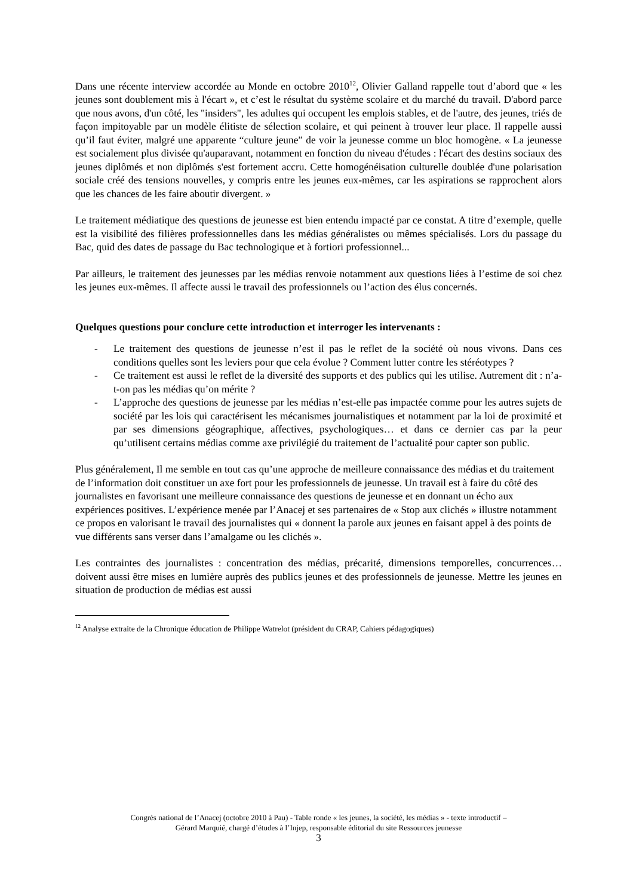Dans une récente interview accordée au Monde en octobre 2010<sup>12</sup>, Olivier Galland rappelle tout d’abord que « les jeunes sont doublement mis à l'écart », et c’est le résultat du système scolaire et du marché du travail. D'abord parce que nous avons, d'un côté, les "insiders", les adultes qui occupent les emplois stables, et de l'autre, des jeunes, triés de façon impitoyable par un modèle élitiste de sélection scolaire, et qui peinent à trouver leur place. Il rappelle aussi qu’il faut éviter, malgré une apparente “culture jeune” de voir la jeunesse comme un bloc homogène. « La jeunesse est socialement plus divisée qu'auparavant, notamment en fonction du niveau d'études : l'écart des destins sociaux des jeunes diplômés et non diplômés s'est fortement accru. Cette homogénéisation culturelle doublée d'une polarisation sociale créé des tensions nouvelles, y compris entre les jeunes eux-mêmes, car les aspirations se rapprochent alors que les chances de les faire aboutir divergent. »
Le traitement médiatique des questions de jeunesse est bien entendu impacté par ce constat. A titre d’exemple, quelle est la visibilité des filières professionnelles dans les médias généralistes ou mêmes spécialisés. Lors du passage du Bac, quid des dates de passage du Bac technologique et à fortiori professionnel...
Par ailleurs, le traitement des jeunesses par les médias renvoie notamment aux questions liées à l’estime de soi chez les jeunes eux-mêmes. Il affecte aussi le travail des professionnels ou l’action des élus concernés.
Quelques questions pour conclure cette introduction et interroger les intervenants :
- Le traitement des questions de jeunesse n’est il pas le reflet de la société où nous vivons. Dans ces conditions quelles sont les leviers pour que cela évolue ? Comment lutter contre les stéréotypes ?
- Ce traitement est aussi le reflet de la diversité des supports et des publics qui les utilise. Autrement dit : n’a-t-on pas les médias qu’on mérite ?
- L’approche des questions de jeunesse par les médias n’est-elle pas impactée comme pour les autres sujets de société par les lois qui caractérisent les mécanismes journalistiques et notamment par la loi de proximité et par ses dimensions géographique, affectives, psychologiques… et dans ce dernier cas par la peur qu’utilisent certains médias comme axe privilégié du traitement de l’actualité pour capter son public.
Plus généralement, Il me semble en tout cas qu’une approche de meilleure connaissance des médias et du traitement de l’information doit constituer un axe fort pour les professionnels de jeunesse. Un travail est à faire du côté des journalistes en favorisant une meilleure connaissance des questions de jeunesse et en donnant un écho aux expériences positives. L’expérience menée par l’Anacej et ses partenaires de « Stop aux clichés » illustre notamment ce propos en valorisant le travail des journalistes qui « donnent la parole aux jeunes en faisant appel à des points de vue différents sans verser dans l’amalgame ou les clichés ».
Les contraintes des journalistes : concentration des médias, précarité, dimensions temporelles, concurrences… doivent aussi être mises en lumière auprès des publics jeunes et des professionnels de jeunesse. Mettre les jeunes en situation de production de médias est aussi
<sup>12</sup> Analyse extraite de la Chronique éducation de Philippe Watrelot (président du CRAP, Cahiers pédagogiques)
Congrès national de l’Anacej (octobre 2010 à Pau) - Table ronde « les jeunes, la société, les médias » - texte introductif –
Gérard Marquié, chargé d’études à l’Injep, responsable éditorial du site Ressources jeunesse
3